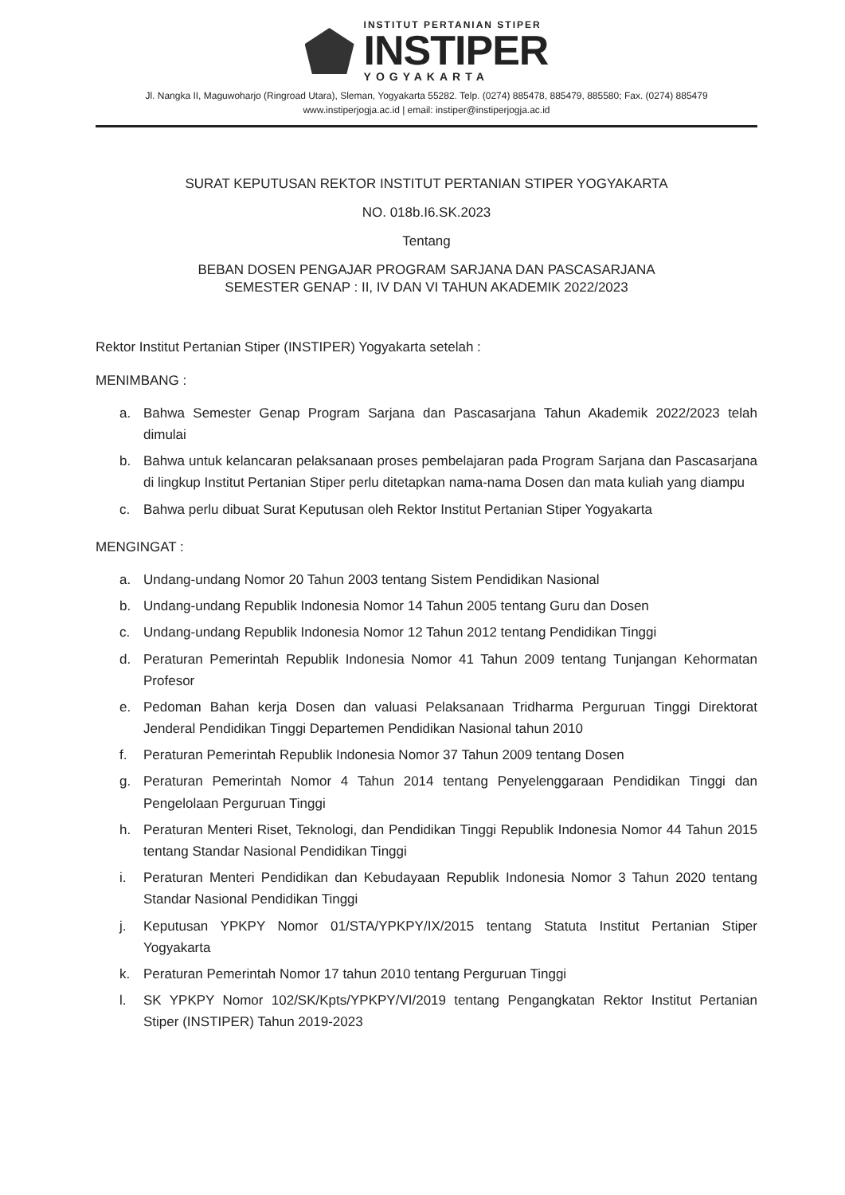INSTITUT PERTANIAN STIPER
INSTIPER
YOGYAKARTA
Jl. Nangka II, Maguwoharjo (Ringroad Utara), Sleman, Yogyakarta 55282. Telp. (0274) 885478, 885479, 885580; Fax. (0274) 885479
www.instiperjogja.ac.id | email: instiper@instiperjogja.ac.id
SURAT KEPUTUSAN REKTOR INSTITUT PERTANIAN STIPER YOGYAKARTA
NO. 018b.I6.SK.2023
Tentang
BEBAN DOSEN PENGAJAR PROGRAM SARJANA DAN PASCASARJANA
SEMESTER GENAP : II, IV DAN VI TAHUN AKADEMIK 2022/2023
Rektor Institut Pertanian Stiper (INSTIPER) Yogyakarta setelah :
MENIMBANG :
a. Bahwa Semester Genap Program Sarjana dan Pascasarjana Tahun Akademik 2022/2023 telah dimulai
b. Bahwa untuk kelancaran pelaksanaan proses pembelajaran pada Program Sarjana dan Pascasarjana di lingkup Institut Pertanian Stiper perlu ditetapkan nama-nama Dosen dan mata kuliah yang diampu
c. Bahwa perlu dibuat Surat Keputusan oleh Rektor Institut Pertanian Stiper Yogyakarta
MENGINGAT :
a. Undang-undang Nomor 20 Tahun 2003 tentang Sistem Pendidikan Nasional
b. Undang-undang Republik Indonesia Nomor 14 Tahun 2005 tentang Guru dan Dosen
c. Undang-undang Republik Indonesia Nomor 12 Tahun 2012 tentang Pendidikan Tinggi
d. Peraturan Pemerintah Republik Indonesia Nomor 41 Tahun 2009 tentang Tunjangan Kehormatan Profesor
e. Pedoman Bahan kerja Dosen dan valuasi Pelaksanaan Tridharma Perguruan Tinggi Direktorat Jenderal Pendidikan Tinggi Departemen Pendidikan Nasional tahun 2010
f. Peraturan Pemerintah Republik Indonesia Nomor 37 Tahun 2009 tentang Dosen
g. Peraturan Pemerintah Nomor 4 Tahun 2014 tentang Penyelenggaraan Pendidikan Tinggi dan Pengelolaan Perguruan Tinggi
h. Peraturan Menteri Riset, Teknologi, dan Pendidikan Tinggi Republik Indonesia Nomor 44 Tahun 2015 tentang Standar Nasional Pendidikan Tinggi
i. Peraturan Menteri Pendidikan dan Kebudayaan Republik Indonesia Nomor 3 Tahun 2020 tentang Standar Nasional Pendidikan Tinggi
j. Keputusan YPKPY Nomor 01/STA/YPKPY/IX/2015 tentang Statuta Institut Pertanian Stiper Yogyakarta
k. Peraturan Pemerintah Nomor 17 tahun 2010 tentang Perguruan Tinggi
l. SK YPKPY Nomor 102/SK/Kpts/YPKPY/VI/2019 tentang Pengangkatan Rektor Institut Pertanian Stiper (INSTIPER) Tahun 2019-2023